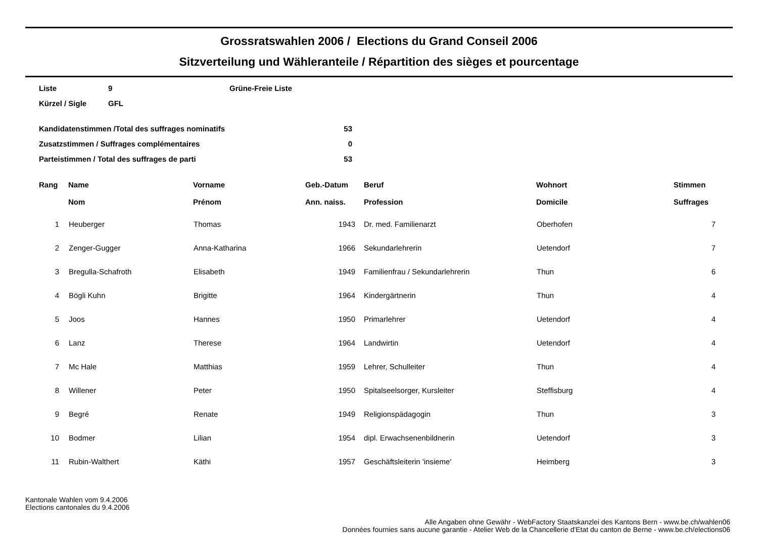Grossratswahlen 2006 / Elections du Grand Conseil 2006
Sitzverteilung und Wähleranteile / Répartition des sièges et pourcentage
| Liste | 9 | Grüne-Freie Liste |
| Kürzel / Sigle | GFL | |
| Kandidatenstimmen /Total des suffrages nominatifs | 53 |
| Zusatzstimmen / Suffrages complémentaires | 0 |
| Parteistimmen / Total des suffrages de parti | 53 |
| Rang | Name Nom | Vorname Prénom | Geb.-Datum Ann. naiss. | Beruf Profession | Wohnort Domicile | Stimmen Suffrages |
| --- | --- | --- | --- | --- | --- | --- |
| 1 | Heuberger | Thomas | 1943 | Dr. med. Familienarzt | Oberhofen | 7 |
| 2 | Zenger-Gugger | Anna-Katharina | 1966 | Sekundarlehrerin | Uetendorf | 7 |
| 3 | Bregulla-Schafroth | Elisabeth | 1949 | Familienfrau / Sekundarlehrerin | Thun | 6 |
| 4 | Bögli Kuhn | Brigitte | 1964 | Kindergärtnerin | Thun | 4 |
| 5 | Joos | Hannes | 1950 | Primarlehrer | Uetendorf | 4 |
| 6 | Lanz | Therese | 1964 | Landwirtin | Uetendorf | 4 |
| 7 | Mc Hale | Matthias | 1959 | Lehrer, Schulleiter | Thun | 4 |
| 8 | Willener | Peter | 1950 | Spitalseelsorger, Kursleiter | Steffisburg | 4 |
| 9 | Begré | Renate | 1949 | Religionspädagogin | Thun | 3 |
| 10 | Bodmer | Lilian | 1954 | dipl. Erwachsenenbildnerin | Uetendorf | 3 |
| 11 | Rubin-Walthert | Käthi | 1957 | Geschäftsleiterin 'insieme' | Heimberg | 3 |
Kantonale Wahlen vom 9.4.2006
Elections cantonales du 9.4.2006
Alle Angaben ohne Gewähr - WebFactory Staatskanzlei des Kantons Bern - www.be.ch/wahlen06
Données fournies sans aucune garantie - Atelier Web de la Chancellerie d'Etat du canton de Berne - www.be.ch/elections06